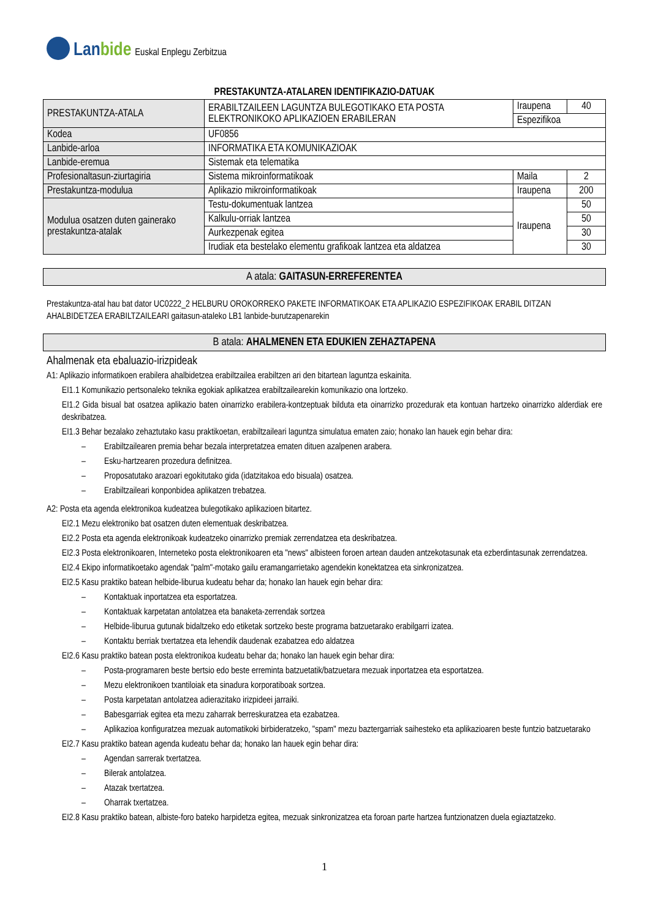Lanbide
Euskal Enplegu Zerbitzua
PRESTAKUNTZA-ATALAREN IDENTIFIKAZIO-DATUAK
| PRESTAKUNTZA-ATALA | ERABILTZAILEEN LAGUNTZA BULEGOTIKAKO ETA POSTA ELEKTRONIKOKO APLIKAZIOEN ERABILERAN | Iraupena | 40 |
| | | Espezifikoa | |
| Kodea | UF0856 | | |
| Lanbide-arloa | INFORMATIKA ETA KOMUNIKAZIOAK | | |
| Lanbide-eremua | Sistemak eta telematika | | |
| Profesionaltasun-ziurtagiria | Sistema mikroinformatikoak | Maila | 2 |
| Prestakuntza-modulua | Aplikazio mikroinformatikoak | Iraupena | 200 |
| Modulua osatzen duten gainerako prestakuntza-atalak | Testu-dokumentuak lantzea | Iraupena | 50 |
| | Kalkulu-orriak lantzea | | 50 |
| | Aurkezpenak egitea | | 30 |
| | Irudiak eta bestelako elementu grafikoak lantzea eta aldatzea | | 30 |
A atala: GAITASUN-ERREFERENTEA
Prestakuntza-atal hau bat dator UC0222_2 HELBURU OROKORREKO PAKETE INFORMATIKOAK ETA APLIKAZIO ESPEZIFIKOAK ERABIL DITZAN AHALBIDETZEA ERABILTZAILEARI gaitasun-ataleko LB1 lanbide-burutzapenarekin
B atala: AHALMENEN ETA EDUKIEN ZEHAZTAPENA
Ahalmenak eta ebaluazio-irizpideak
A1: Aplikazio informatikoen erabilera ahalbidetzea erabiltzailea erabiltzen ari den bitartean laguntza eskainita.
EI1.1 Komunikazio pertsonaleko teknika egokiak aplikatzea erabiltzailearekin komunikazio ona lortzeko.
EI1.2 Gida bisual bat osatzea aplikazio baten oinarrizko erabilera-kontzeptuak bilduta eta oinarrizko prozedurak eta kontuan hartzeko oinarrizko alderdiak ere deskribatzea.
EI1.3 Behar bezalako zehaztutako kasu praktikoetan, erabiltzaileari laguntza simulatua ematen zaio; honako lan hauek egin behar dira:
– Erabiltzailearen premia behar bezala interpretatzea ematen dituen azalpenen arabera.
– Esku-hartzearen prozedura definitzea.
– Proposatutako arazoari egokitutako gida (idatzitakoa edo bisuala) osatzea.
– Erabiltzaileari konponbidea aplikatzen trebatzea.
A2: Posta eta agenda elektronikoa kudeatzea bulegotikako aplikazioen bitartez.
EI2.1 Mezu elektroniko bat osatzen duten elementuak deskribatzea.
EI2.2 Posta eta agenda elektronikoak kudeatzeko oinarrizko premiak zerrendatzea eta deskribatzea.
EI2.3 Posta elektronikoaren, Interneteko posta elektronikoaren eta "news" albisteen foroen artean dauden antzekotasunak eta ezberdintasunak zerrendatzea.
EI2.4 Ekipo informatikoetako agendak "palm"-motako gailu eramangarrietako agendekin konektatzea eta sinkronizatzea.
EI2.5 Kasu praktiko batean helbide-liburua kudeatu behar da; honako lan hauek egin behar dira:
– Kontaktuak inportatzea eta esportatzea.
– Kontaktuak karpetatan antolatzea eta banaketa-zerrendak sortzea
– Helbide-liburua gutunak bidaltzeko edo etiketak sortzeko beste programa batzuetarako erabilgarri izatea.
– Kontaktu berriak txertatzea eta lehendik daudenak ezabatzea edo aldatzea
EI2.6 Kasu praktiko batean posta elektronikoa kudeatu behar da; honako lan hauek egin behar dira:
– Posta-programaren beste bertsio edo beste erreminta batzuetatik/batzuetara mezuak inportatzea eta esportatzea.
– Mezu elektronikoen txantiloiak eta sinadura korporatiboak sortzea.
– Posta karpetatan antolatzea adierazitako irizpideei jarraiki.
– Babesgarriak egitea eta mezu zaharrak berreskuratzea eta ezabatzea.
– Aplikazioa konfiguratzea mezuak automatikoki birbideratzeko, "spam" mezu baztergarriak saihesteko eta aplikazioaren beste funtzio batzuetarako
EI2.7 Kasu praktiko batean agenda kudeatu behar da; honako lan hauek egin behar dira:
– Agendan sarrerak txertatzea.
– Bilerak antolatzea.
– Atazak txertatzea.
– Oharrak txertatzea.
EI2.8 Kasu praktiko batean, albiste-foro bateko harpidetza egitea, mezuak sinkronizatzea eta foroan parte hartzea funtzionatzen duela egiaztatzeko.
1